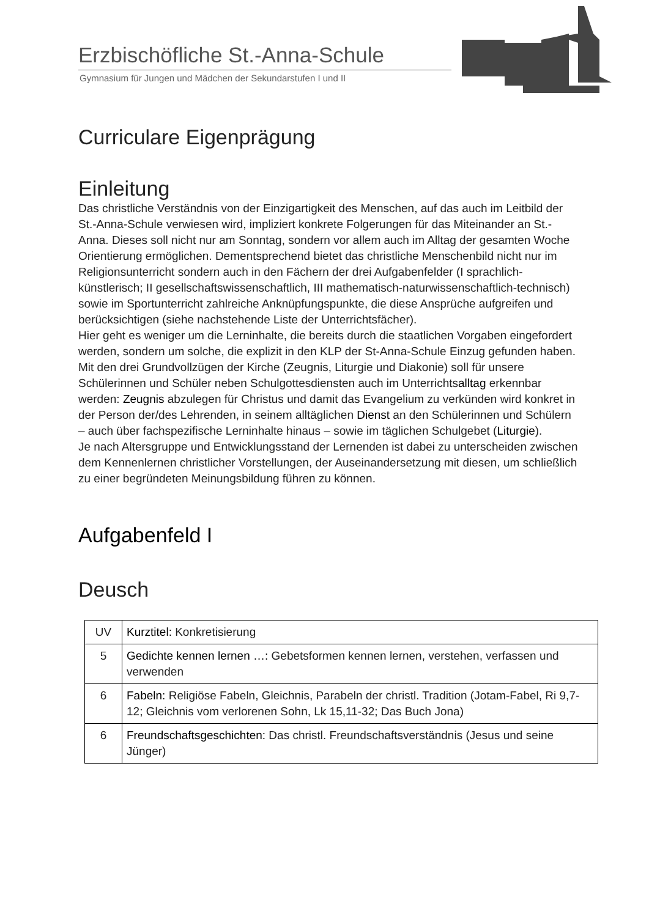Erzbischöfliche St.-Anna-Schule
Gymnasium für Jungen und Mädchen der Sekundarstufen I und II
Curriculare Eigenprägung
Einleitung
Das christliche Verständnis von der Einzigartigkeit des Menschen, auf das auch im Leitbild der St.-Anna-Schule verwiesen wird, impliziert konkrete Folgerungen für das Miteinander an St.-Anna. Dieses soll nicht nur am Sonntag, sondern vor allem auch im Alltag der gesamten Woche Orientierung ermöglichen. Dementsprechend bietet das christliche Menschenbild nicht nur im Religionsunterricht sondern auch in den Fächern der drei Aufgabenfelder (I sprachlich-künstlerisch; II gesellschaftswissenschaftlich, III mathematisch-naturwissenschaftlich-technisch) sowie im Sportunterricht zahlreiche Anknüpfungspunkte, die diese Ansprüche aufgreifen und berücksichtigen (siehe nachstehende Liste der Unterrichtsfächer).
Hier geht es weniger um die Lerninhalte, die bereits durch die staatlichen Vorgaben eingefordert werden, sondern um solche, die explizit in den KLP der St-Anna-Schule Einzug gefunden haben.
Mit den drei Grundvollzügen der Kirche (Zeugnis, Liturgie und Diakonie) soll für unsere Schülerinnen und Schüler neben Schulgottesdiensten auch im Unterrichtsalltag erkennbar werden: Zeugnis abzulegen für Christus und damit das Evangelium zu verkünden wird konkret in der Person der/des Lehrenden, in seinem alltäglichen Dienst an den Schülerinnen und Schülern – auch über fachspezifische Lerninhalte hinaus – sowie im täglichen Schulgebet (Liturgie).
Je nach Altersgruppe und Entwicklungsstand der Lernenden ist dabei zu unterscheiden zwischen dem Kennenlernen christlicher Vorstellungen, der Auseinandersetzung mit diesen, um schließlich zu einer begründeten Meinungsbildung führen zu können.
Aufgabenfeld I
Deusch
| UV | Kurztitel: Konkretisierung |
| 5 | Gedichte kennen lernen …: Gebetsformen kennen lernen, verstehen, verfassen und verwenden |
| 6 | Fabeln: Religiöse Fabeln, Gleichnis, Parabeln der christl. Tradition (Jotam-Fabel, Ri 9,7-12; Gleichnis vom verlorenen Sohn, Lk 15,11-32; Das Buch Jona) |
| 6 | Freundschaftsgeschichten: Das christl. Freundschaftsverständnis (Jesus und seine Jünger) |